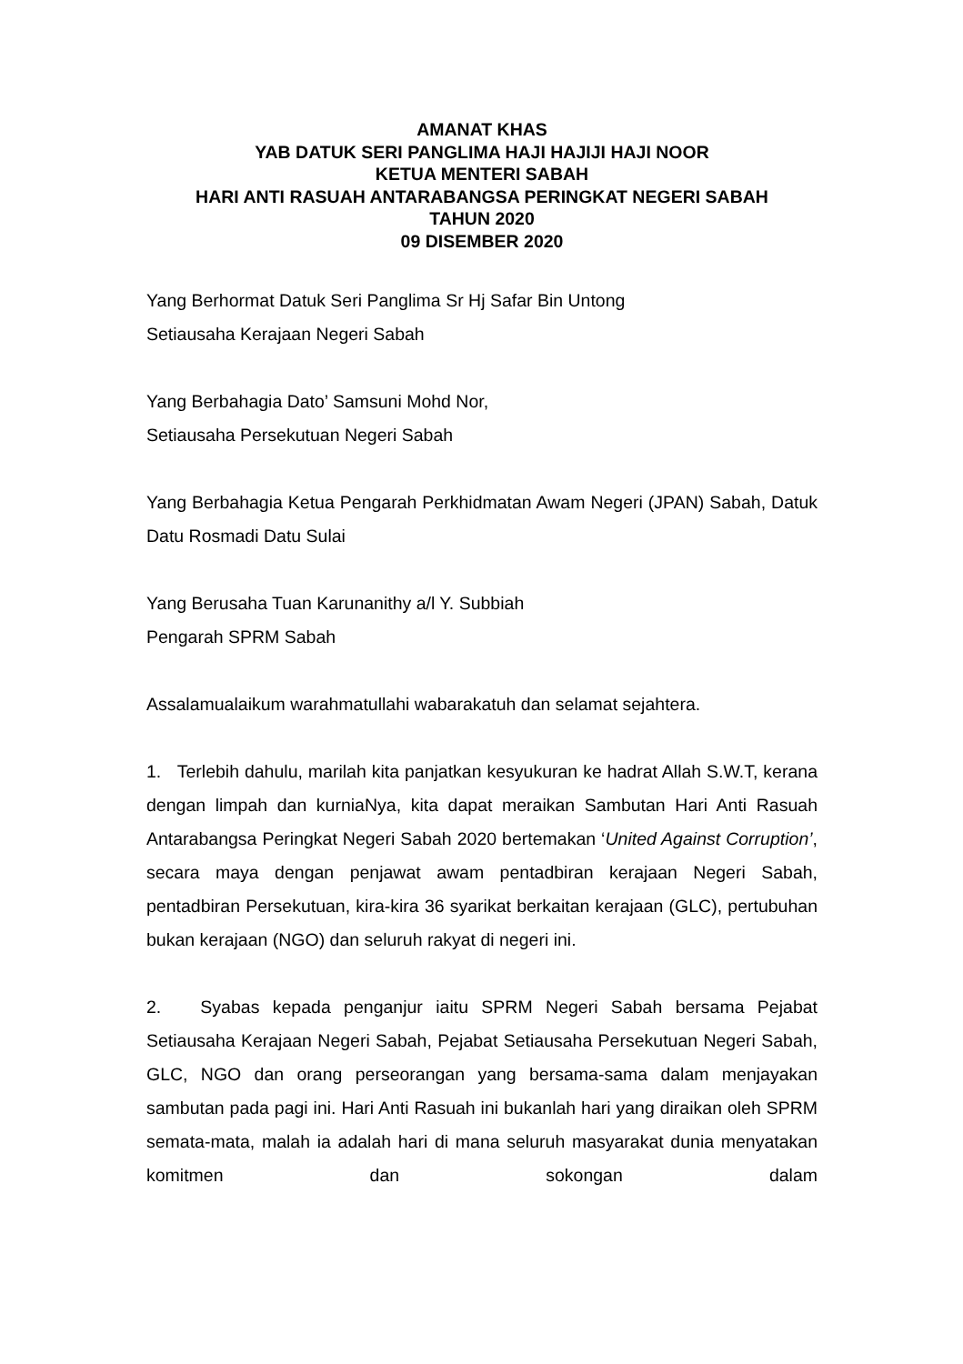AMANAT KHAS
YAB DATUK SERI PANGLIMA HAJI HAJIJI HAJI NOOR
KETUA MENTERI SABAH
HARI ANTI RASUAH ANTARABANGSA PERINGKAT NEGERI SABAH
TAHUN 2020
09 DISEMBER 2020
Yang Berhormat Datuk Seri Panglima Sr Hj Safar Bin Untong
Setiausaha Kerajaan Negeri Sabah
Yang Berbahagia Dato’ Samsuni Mohd Nor,
Setiausaha Persekutuan Negeri Sabah
Yang Berbahagia Ketua Pengarah Perkhidmatan Awam Negeri (JPAN) Sabah, Datuk Datu Rosmadi Datu Sulai
Yang Berusaha Tuan Karunanithy a/l Y. Subbiah
Pengarah SPRM Sabah
Assalamualaikum warahmatullahi wabarakatuh dan selamat sejahtera.
1. Terlebih dahulu, marilah kita panjatkan kesyukuran ke hadrat Allah S.W.T, kerana dengan limpah dan kurniaNya, kita dapat meraikan Sambutan Hari Anti Rasuah Antarabangsa Peringkat Negeri Sabah 2020 bertemakan ‘United Against Corruption’, secara maya dengan penjawat awam pentadbiran kerajaan Negeri Sabah, pentadbiran Persekutuan, kira-kira 36 syarikat berkaitan kerajaan (GLC), pertubuhan bukan kerajaan (NGO) dan seluruh rakyat di negeri ini.
2. Syabas kepada penganjur iaitu SPRM Negeri Sabah bersama Pejabat Setiausaha Kerajaan Negeri Sabah, Pejabat Setiausaha Persekutuan Negeri Sabah, GLC, NGO dan orang perseorangan yang bersama-sama dalam menjayakan sambutan pada pagi ini. Hari Anti Rasuah ini bukanlah hari yang diraikan oleh SPRM semata-mata, malah ia adalah hari di mana seluruh masyarakat dunia menyatakan komitmen dan sokongan dalam